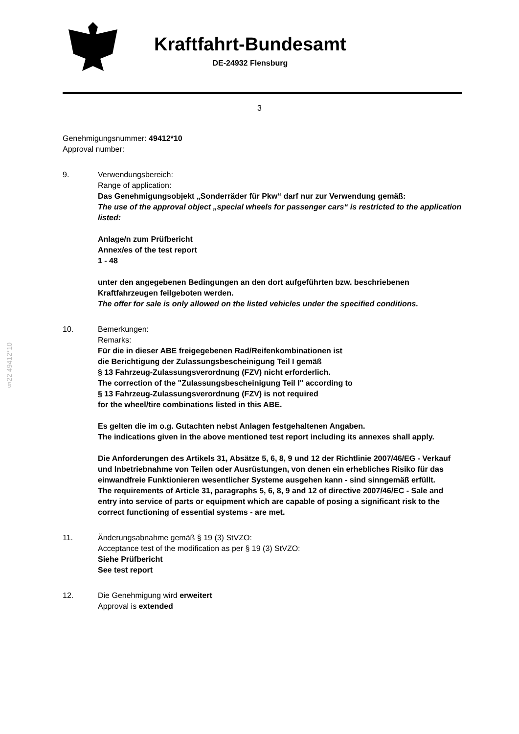§22 49412*10
Kraftfahrt-Bundesamt
DE-24932 Flensburg
3
Genehmigungsnummer: 49412*10
Approval number:
9. Verwendungsbereich:
Range of application:
Das Genehmigungsobjekt „Sonderräder für Pkw“ darf nur zur Verwendung gemäß:
The use of the approval object „special wheels for passenger cars“ is restricted to the application listed:
Anlage/n zum Prüfbericht
Annex/es of the test report
1 - 48
unter den angegebenen Bedingungen an den dort aufgeführten bzw. beschriebenen Kraftfahrzeugen feilgeboten werden.
The offer for sale is only allowed on the listed vehicles under the specified conditions.
10. Bemerkungen:
Remarks:
Für die in dieser ABE freigegebenen Rad/Reifenkombinationen ist
die Berichtigung der Zulassungsbescheinigung Teil I gemäß
§ 13 Fahrzeug-Zulassungsverordnung (FZV) nicht erforderlich.
The correction of the "Zulassungsbescheinigung Teil I" according to
§ 13 Fahrzeug-Zulassungsverordnung (FZV) is not required
for the wheel/tire combinations listed in this ABE.
Es gelten die im o.g. Gutachten nebst Anlagen festgehaltenen Angaben.
The indications given in the above mentioned test report including its annexes shall apply.
Die Anforderungen des Artikels 31, Absätze 5, 6, 8, 9 und 12 der Richtlinie 2007/46/EG - Verkauf und Inbetriebnahme von Teilen oder Ausrüstungen, von denen ein erhebliches Risiko für das einwandfreie Funktionieren wesentlicher Systeme ausgehen kann - sind sinngemäß erfüllt.
The requirements of Article 31, paragraphs 5, 6, 8, 9 and 12 of directive 2007/46/EC - Sale and entry into service of parts or equipment which are capable of posing a significant risk to the correct functioning of essential systems - are met.
11. Änderungsabnahme gemäß § 19 (3) StVZO:
Acceptance test of the modification as per § 19 (3) StVZO:
Siehe Prüfbericht
See test report
12. Die Genehmigung wird erweitert
Approval is extended